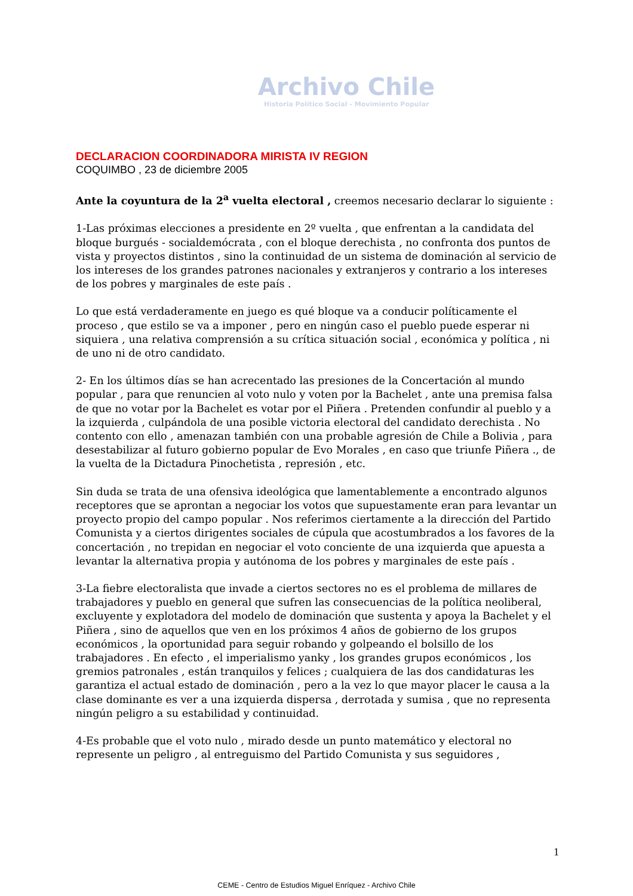Archivo Chile
Historia Político Social - Movimiento Popular
DECLARACION COORDINADORA MIRISTA IV REGION
COQUIMBO , 23 de diciembre 2005
Ante la coyuntura de la 2<sup>a</sup> vuelta electoral , creemos necesario declarar lo siguiente :
1-Las próximas elecciones a presidente en 2º vuelta , que enfrentan a la candidata del bloque burgués - socialdemócrata , con el bloque derechista , no confronta dos puntos de vista y proyectos distintos , sino la continuidad de un sistema de dominación al servicio de los intereses de los grandes patrones nacionales y extranjeros y contrario a los intereses de los pobres y marginales de este país .
Lo que está verdaderamente en juego es qué bloque va a conducir políticamente el proceso , que estilo se va a imponer , pero en ningún caso el pueblo puede esperar ni siquiera , una relativa comprensión a su crítica situación social , económica y política , ni de uno ni de otro candidato.
2- En los últimos días se han acrecentado las presiones de la Concertación al mundo popular , para que renuncien al voto nulo y voten por la Bachelet , ante una premisa falsa de que no votar por la Bachelet es votar por el Piñera . Pretenden confundir al pueblo y a la izquierda , culpándola de una posible victoria electoral del candidato derechista . No contento con ello , amenazan también con una probable agresión de Chile a Bolivia , para desestabilizar al futuro gobierno popular de Evo Morales , en caso que triunfe Piñera ., de la vuelta de la Dictadura Pinochetista , represión , etc.
Sin duda se trata de una ofensiva ideológica que lamentablemente a encontrado algunos receptores que se aprontan a negociar los votos que supuestamente eran para levantar un proyecto propio del campo popular . Nos referimos ciertamente a la dirección del Partido Comunista y a ciertos dirigentes sociales de cúpula que acostumbrados a los favores de la concertación , no trepidan en negociar el voto conciente de una izquierda que apuesta a levantar la alternativa propia y autónoma de los pobres y marginales de este país .
3-La fiebre electoralista que invade a ciertos sectores no es el problema de millares de trabajadores y pueblo en general que sufren las consecuencias de la política neoliberal, excluyente y explotadora del modelo de dominación que sustenta y apoya la Bachelet y el Piñera , sino de aquellos que ven en los próximos 4 años de gobierno de los grupos económicos , la oportunidad para seguir robando y golpeando el bolsillo de los trabajadores . En efecto , el imperialismo yanky , los grandes grupos económicos , los gremios patronales , están tranquilos y felices ; cualquiera de las dos candidaturas les garantiza el actual estado de dominación , pero a la vez lo que mayor placer le causa a la clase dominante es ver a una izquierda dispersa , derrotada y sumisa , que no representa ningún peligro a su estabilidad y continuidad.
4-Es probable que el voto nulo , mirado desde un punto matemático y electoral no represente un peligro , al entreguismo del Partido Comunista y sus seguidores ,
1
CEME - Centro de Estudios Miguel Enríquez - Archivo Chile